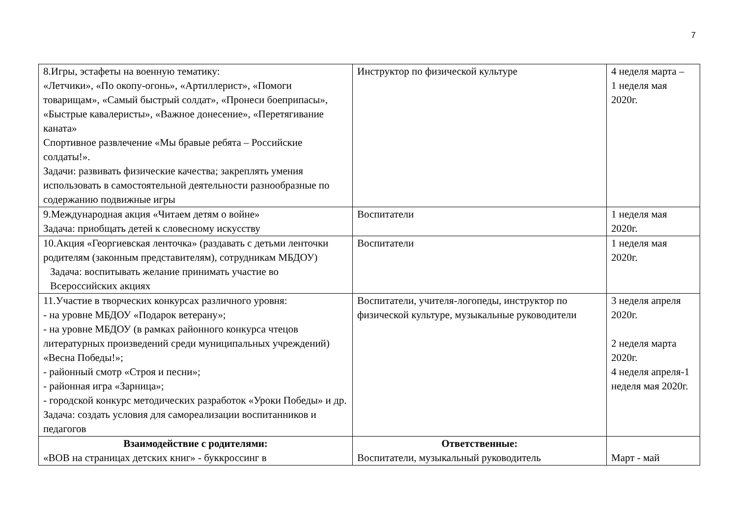7
| 8.Игры, эстафеты на военную тематику: «Летчики», «По окопу-огонь», «Артиллерист», «Помоги товарищам», «Самый быстрый солдат», «Пронеси боеприпасы», «Быстрые кавалеристы», «Важное донесение», «Перетягивание каната» Спортивное развлечение «Мы бравые ребята – Российские солдаты!». Задачи: развивать физические качества; закреплять умения использовать в самостоятельной деятельности разнообразные по содержанию подвижные игры | Инструктор по физической культуре | 4 неделя марта – 1 неделя мая 2020г. |
| 9.Международная акция «Читаем детям о войне» Задача: приобщать детей к словесному искусству | Воспитатели | 1 неделя мая 2020г. |
| 10.Акция «Георгиевская ленточка» (раздавать с детьми ленточки родителям (законным представителям), сотрудникам МБДОУ) Задача: воспитывать желание принимать участие во Всероссийских акциях | Воспитатели | 1 неделя мая 2020г. |
| 11.Участие в творческих конкурсах различного уровня: - на уровне МБДОУ «Подарок ветерану»; - на уровне МБДОУ (в рамках районного конкурса чтецов литературных произведений среди муниципальных учреждений) «Весна Победы!»; - районный смотр «Строя и песни»; - районная игра «Зарница»; - городской конкурс методических разработок «Уроки Победы» и др. Задача: создать условия для самореализации воспитанников и педагогов | Воспитатели, учителя-логопеды, инструктор по физической культуре, музыкальные руководители | 3 неделя апреля 2020г. 2 неделя марта 2020г. 4 неделя апреля-1 неделя мая 2020г. |
| Взаимодействие с родителями: «ВОВ на страницах детских книг» - буккроссинг в | Ответственные: Воспитатели, музыкальный руководитель | Март - май |